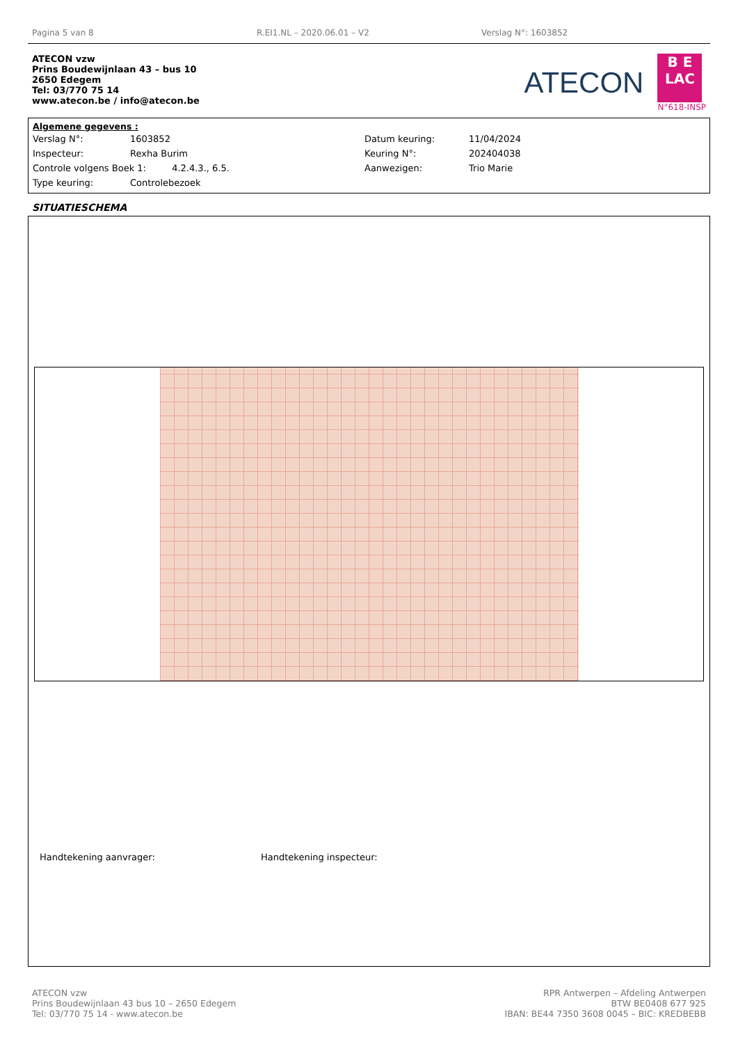Pagina 5 van 8 R.EI1.NL – 2020.06.01 – V2 Verslag N°: 1603852
ATECON vzw
Prins Boudewijnlaan 43 – bus 10
2650 Edegem
Tel: 03/770 75 14
www.atecon.be / info@atecon.be
ATECON
B E
LAC
N°618-INSP
Algemene gegevens :
| Verslag N°: | 1603852 | Datum keuring: | 11/04/2024 |
| Inspecteur: | Rexha Burim | Keuring N°: | 202404038 |
| Controle volgens Boek 1: 4.2.4.3., 6.5. | | Aanwezigen: | Trio Marie |
| Type keuring: | Controlebezoek | | |
SITUATIESCHEMA
Handtekening aanvrager: Handtekening inspecteur:
ATECON vzw
Prins Boudewijnlaan 43 bus 10 – 2650 Edegem
Tel: 03/770 75 14 - www.atecon.be
RPR Antwerpen – Afdeling Antwerpen
BTW BE0408 677 925
IBAN: BE44 7350 3608 0045 – BIC: KREDBEBB